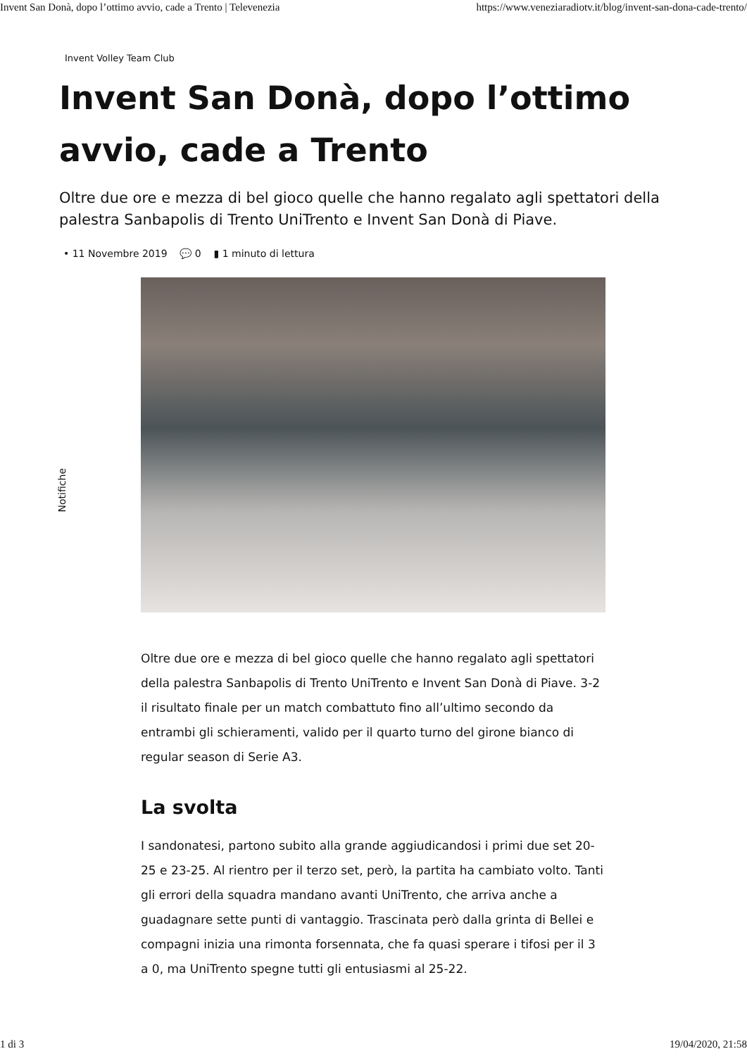Invent San Donà, dopo l’ottimo avvio, cade a Trento | Televenezia https://www.veneziaradiotv.it/blog/invent-san-dona-cade-trento/
Notifiche
Invent Volley Team Club
Invent San Donà, dopo l’ottimo avvio, cade a Trento
Oltre due ore e mezza di bel gioco quelle che hanno regalato agli spettatori della palestra Sanbapolis di Trento UniTrento e Invent San Donà di Piave.
• 11 Novembre 2019 💬 0 ▮ 1 minuto di lettura
Oltre due ore e mezza di bel gioco quelle che hanno regalato agli spettatori della palestra Sanbapolis di Trento UniTrento e Invent San Donà di Piave. 3-2 il risultato finale per un match combattuto fino all’ultimo secondo da entrambi gli schieramenti, valido per il quarto turno del girone bianco di regular season di Serie A3.
La svolta
I sandonatesi, partono subito alla grande aggiudicandosi i primi due set 20-25 e 23-25. Al rientro per il terzo set, però, la partita ha cambiato volto. Tanti gli errori della squadra mandano avanti UniTrento, che arriva anche a guadagnare sette punti di vantaggio. Trascinata però dalla grinta di Bellei e compagni inizia una rimonta forsennata, che fa quasi sperare i tifosi per il 3 a 0, ma UniTrento spegne tutti gli entusiasmi al 25-22.
1 di 3 19/04/2020, 21:58